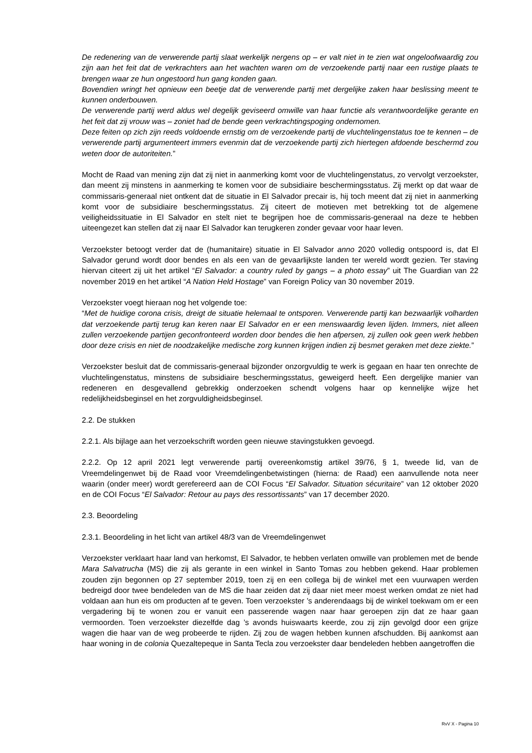De redenering van de verwerende partij slaat werkelijk nergens op – er valt niet in te zien wat ongeloofwaardig zou zijn aan het feit dat de verkrachters aan het wachten waren om de verzoekende partij naar een rustige plaats te brengen waar ze hun ongestoord hun gang konden gaan.
Bovendien wringt het opnieuw een beetje dat de verwerende partij met dergelijke zaken haar beslissing meent te kunnen onderbouwen.
De verwerende partij werd aldus wel degelijk geviseerd omwille van haar functie als verantwoordelijke gerante en het feit dat zij vrouw was – zoniet had de bende geen verkrachtingspoging ondernomen.
Deze feiten op zich zijn reeds voldoende ernstig om de verzoekende partij de vluchtelingenstatus toe te kennen – de verwerende partij argumenteert immers evenmin dat de verzoekende partij zich hiertegen afdoende beschermd zou weten door de autoriteiten.”
Mocht de Raad van mening zijn dat zij niet in aanmerking komt voor de vluchtelingenstatus, zo vervolgt verzoekster, dan meent zij minstens in aanmerking te komen voor de subsidiaire beschermingsstatus. Zij merkt op dat waar de commissaris-generaal niet ontkent dat de situatie in El Salvador precair is, hij toch meent dat zij niet in aanmerking komt voor de subsidiaire beschermingsstatus. Zij citeert de motieven met betrekking tot de algemene veiligheidssituatie in El Salvador en stelt niet te begrijpen hoe de commissaris-generaal na deze te hebben uiteengezet kan stellen dat zij naar El Salvador kan terugkeren zonder gevaar voor haar leven.
Verzoekster betoogt verder dat de (humanitaire) situatie in El Salvador anno 2020 volledig ontspoord is, dat El Salvador gerund wordt door bendes en als een van de gevaarlijkste landen ter wereld wordt gezien. Ter staving hiervan citeert zij uit het artikel “El Salvador: a country ruled by gangs – a photo essay” uit The Guardian van 22 november 2019 en het artikel “A Nation Held Hostage” van Foreign Policy van 30 november 2019.
Verzoekster voegt hieraan nog het volgende toe:
“Met de huidige corona crisis, dreigt de situatie helemaal te ontsporen. Verwerende partij kan bezwaarlijk volharden dat verzoekende partij terug kan keren naar El Salvador en er een menswaardig leven lijden. Immers, niet alleen zullen verzoekende partijen geconfronteerd worden door bendes die hen afpersen, zij zullen ook geen werk hebben door deze crisis en niet de noodzakelijke medische zorg kunnen krijgen indien zij besmet geraken met deze ziekte.”
Verzoekster besluit dat de commissaris-generaal bijzonder onzorgvuldig te werk is gegaan en haar ten onrechte de vluchtelingenstatus, minstens de subsidiaire beschermingsstatus, geweigerd heeft. Een dergelijke manier van redeneren en desgevallend gebrekkig onderzoeken schendt volgens haar op kennelijke wijze het redelijkheidsbeginsel en het zorgvuldigheidsbeginsel.
2.2. De stukken
2.2.1. Als bijlage aan het verzoekschrift worden geen nieuwe stavingstukken gevoegd.
2.2.2. Op 12 april 2021 legt verwerende partij overeenkomstig artikel 39/76, § 1, tweede lid, van de Vreemdelingenwet bij de Raad voor Vreemdelingenbetwistingen (hierna: de Raad) een aanvullende nota neer waarin (onder meer) wordt gerefereerd aan de COI Focus “El Salvador. Situation sécuritaire” van 12 oktober 2020 en de COI Focus “El Salvador: Retour au pays des ressortissants” van 17 december 2020.
2.3. Beoordeling
2.3.1. Beoordeling in het licht van artikel 48/3 van de Vreemdelingenwet
Verzoekster verklaart haar land van herkomst, El Salvador, te hebben verlaten omwille van problemen met de bende Mara Salvatrucha (MS) die zij als gerante in een winkel in Santo Tomas zou hebben gekend. Haar problemen zouden zijn begonnen op 27 september 2019, toen zij en een collega bij de winkel met een vuurwapen werden bedreigd door twee bendeleden van de MS die haar zeiden dat zij daar niet meer moest werken omdat ze niet had voldaan aan hun eis om producten af te geven. Toen verzoekster ’s anderendaags bij de winkel toekwam om er een vergadering bij te wonen zou er vanuit een passerende wagen naar haar geroepen zijn dat ze haar gaan vermoorden. Toen verzoekster diezelfde dag ’s avonds huiswaarts keerde, zou zij zijn gevolgd door een grijze wagen die haar van de weg probeerde te rijden. Zij zou de wagen hebben kunnen afschudden. Bij aankomst aan haar woning in de colonia Quezaltepeque in Santa Tecla zou verzoekster daar bendeleden hebben aangetroffen die
RvV X - Pagina 10